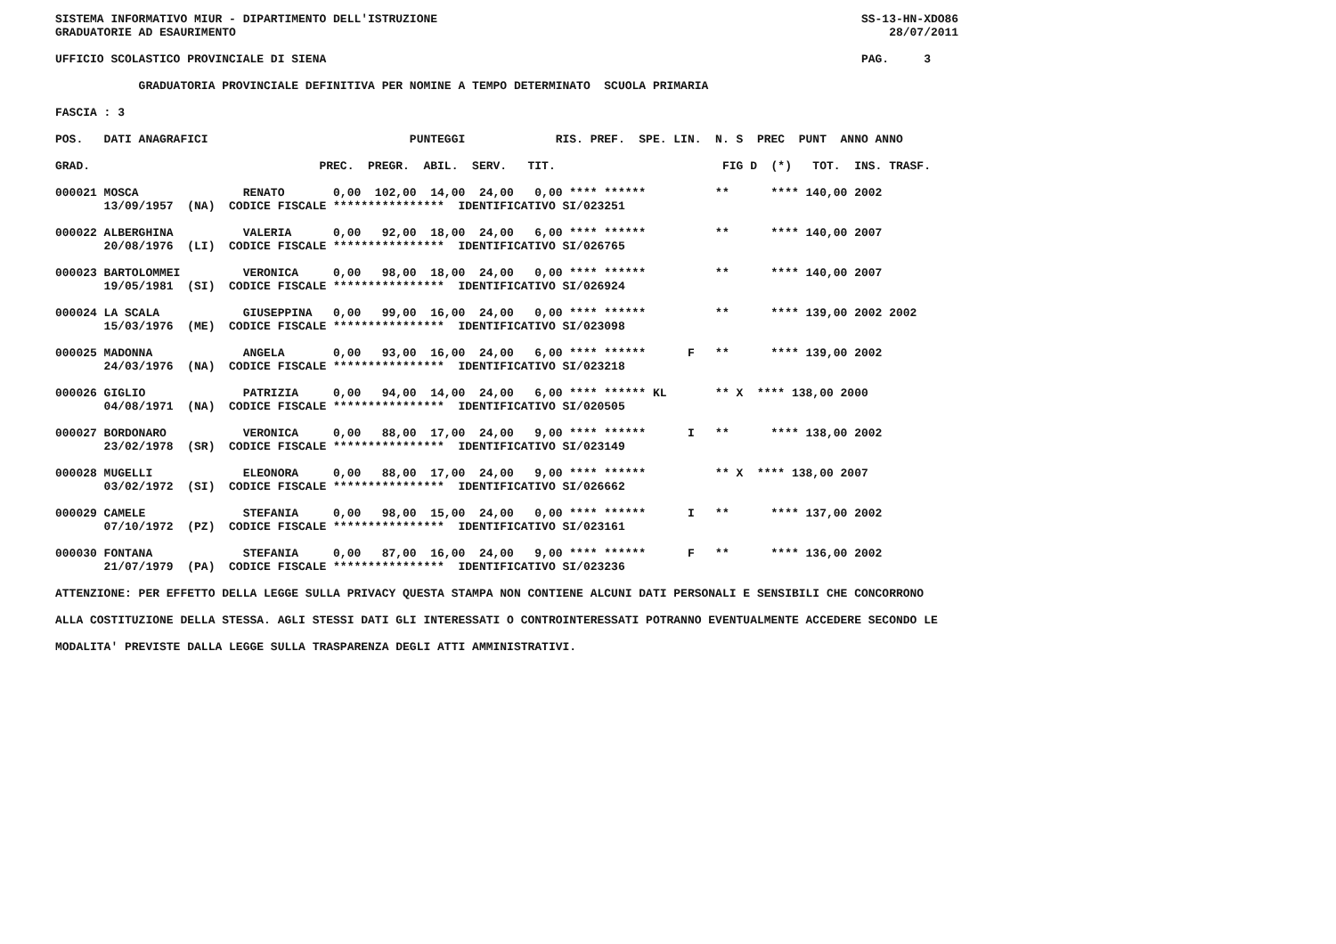SISTEMA INFORMATIVO MIUR - DIPARTIMENTO DELL'ISTRUZIONE                                                             SS-13-HN-XDO86
GRADUATORIE AD ESAURIMENTO                                                                                              28/07/2011

UFFICIO SCOLASTICO PROVINCIALE DI SIENA                                                                             PAG.     3

            GRADUATORIA PROVINCIALE DEFINITIVA PER NOMINE A TEMPO DETERMINATO  SCUOLA PRIMARIA

FASCIA : 3

POS.   DATI ANAGRAFICI                             PUNTEGGI             RIS. PREF.  SPE. LIN.  N. S  PREC  PUNT  ANNO ANNO

GRAD.                                 PREC.  PREGR.  ABIL.  SERV.   TIT.                        FIG D  (*)   TOT.  INS. TRASF.

000021 MOSCA               RENATO       0,00  102,00  14,00  24,00   0,00 **** ******          **      **** 140,00 2002
       13/09/1957  (NA)  CODICE FISCALE ****************  IDENTIFICATIVO SI/023251

000022 ALBERGHINA          VALERIA      0,00   92,00  18,00  24,00   6,00 **** ******          **      **** 140,00 2007
       20/08/1976  (LI)  CODICE FISCALE ****************  IDENTIFICATIVO SI/026765

000023 BARTOLOMMEI         VERONICA     0,00   98,00  18,00  24,00   0,00 **** ******          **      **** 140,00 2007
       19/05/1981  (SI)  CODICE FISCALE ****************  IDENTIFICATIVO SI/026924

000024 LA SCALA            GIUSEPPINA   0,00   99,00  16,00  24,00   0,00 **** ******          **      **** 139,00 2002 2002
       15/03/1976  (ME)  CODICE FISCALE ****************  IDENTIFICATIVO SI/023098

000025 MADONNA             ANGELA       0,00   93,00  16,00  24,00   6,00 **** ******      F   **      **** 139,00 2002
       24/03/1976  (NA)  CODICE FISCALE ****************  IDENTIFICATIVO SI/023218

000026 GIGLIO              PATRIZIA     0,00   94,00  14,00  24,00   6,00 **** ****** KL       ** X  **** 138,00 2000
       04/08/1971  (NA)  CODICE FISCALE ****************  IDENTIFICATIVO SI/020505

000027 BORDONARO           VERONICA     0,00   88,00  17,00  24,00   9,00 **** ******      I   **      **** 138,00 2002
       23/02/1978  (SR)  CODICE FISCALE ****************  IDENTIFICATIVO SI/023149

000028 MUGELLI             ELEONORA     0,00   88,00  17,00  24,00   9,00 **** ******          ** X  **** 138,00 2007
       03/02/1972  (SI)  CODICE FISCALE ****************  IDENTIFICATIVO SI/026662

000029 CAMELE              STEFANIA     0,00   98,00  15,00  24,00   0,00 **** ******      I   **      **** 137,00 2002
       07/10/1972  (PZ)  CODICE FISCALE ****************  IDENTIFICATIVO SI/023161

000030 FONTANA             STEFANIA     0,00   87,00  16,00  24,00   9,00 **** ******      F   **      **** 136,00 2002
       21/07/1979  (PA)  CODICE FISCALE ****************  IDENTIFICATIVO SI/023236

ATTENZIONE: PER EFFETTO DELLA LEGGE SULLA PRIVACY QUESTA STAMPA NON CONTIENE ALCUNI DATI PERSONALI E SENSIBILI CHE CONCORRONO

ALLA COSTITUZIONE DELLA STESSA. AGLI STESSI DATI GLI INTERESSATI O CONTROINTERESSATI POTRANNO EVENTUALMENTE ACCEDERE SECONDO LE

MODALITA' PREVISTE DALLA LEGGE SULLA TRASPARENZA DEGLI ATTI AMMINISTRATIVI.